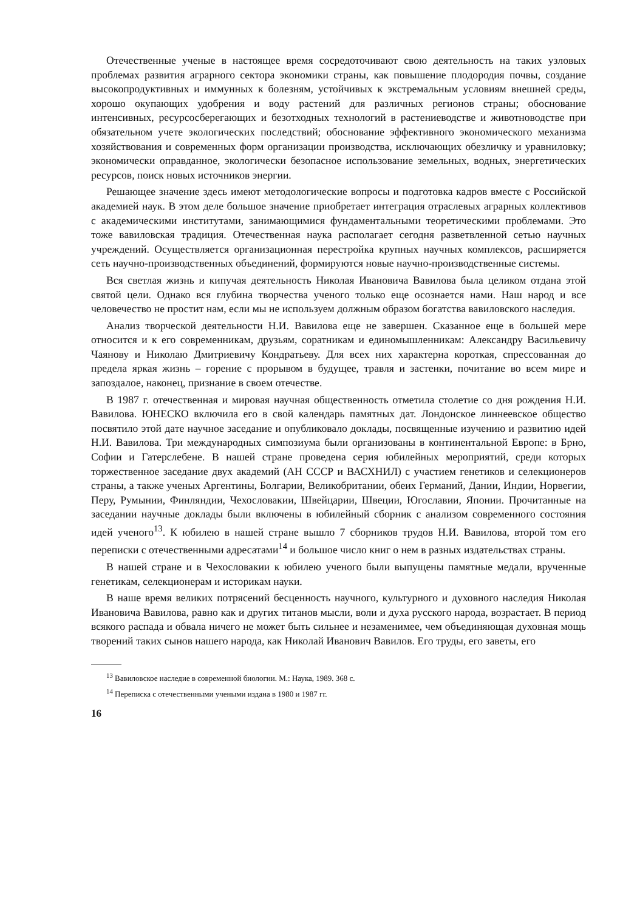Отечественные ученые в настоящее время сосредоточивают свою деятельность на таких узловых проблемах развития аграрного сектора экономики страны, как повышение плодородия почвы, создание высокопродуктивных и иммунных к болезням, устойчивых к экстремальным условиям внешней среды, хорошо окупающих удобрения и воду растений для различных регионов страны; обоснование интенсивных, ресурсосберегающих и безотходных технологий в растениеводстве и животноводстве при обязательном учете экологических последствий; обоснование эффективного экономического механизма хозяйствования и современных форм организации производства, исключающих обезличку и уравниловку; экономически оправданное, экологически безопасное использование земельных, водных, энергетических ресурсов, поиск новых источников энергии.
Решающее значение здесь имеют методологические вопросы и подготовка кадров вместе с Российской академией наук. В этом деле большое значение приобретает интеграция отраслевых аграрных коллективов с академическими институтами, занимающимися фундаментальными теоретическими проблемами. Это тоже вавиловская традиция. Отечественная наука располагает сегодня разветвленной сетью научных учреждений. Осуществляется организационная перестройка крупных научных комплексов, расширяется сеть научно-производственных объединений, формируются новые научно-производственные системы.
Вся светлая жизнь и кипучая деятельность Николая Ивановича Вавилова была целиком отдана этой святой цели. Однако вся глубина творчества ученого только еще осознается нами. Наш народ и все человечество не простит нам, если мы не используем должным образом богатства вавиловского наследия.
Анализ творческой деятельности Н.И. Вавилова еще не завершен. Сказанное еще в большей мере относится и к его современникам, друзьям, соратникам и единомышленникам: Александру Васильевичу Чаянову и Николаю Дмитриевичу Кондратьеву. Для всех них характерна короткая, спрессованная до предела яркая жизнь – горение с прорывом в будущее, травля и застенки, почитание во всем мире и запоздалое, наконец, признание в своем отечестве.
В 1987 г. отечественная и мировая научная общественность отметила столетие со дня рождения Н.И. Вавилова. ЮНЕСКО включила его в свой календарь памятных дат. Лондонское линнеевское общество посвятило этой дате научное заседание и опубликовало доклады, посвященные изучению и развитию идей Н.И. Вавилова. Три международных симпозиума были организованы в континентальной Европе: в Брно, Софии и Гатерслебене. В нашей стране проведена серия юбилейных мероприятий, среди которых торжественное заседание двух академий (АН СССР и ВАСХНИЛ) с участием генетиков и селекционеров страны, а также ученых Аргентины, Болгарии, Великобритании, обеих Германий, Дании, Индии, Норвегии, Перу, Румынии, Финляндии, Чехословакии, Швейцарии, Швеции, Югославии, Японии. Прочитанные на заседании научные доклады были включены в юбилейный сборник с анализом современного состояния идей ученого<sup>13</sup>. К юбилею в нашей стране вышло 7 сборников трудов Н.И. Вавилова, второй том его переписки с отечественными адресатами<sup>14</sup> и большое число книг о нем в разных издательствах страны.
В нашей стране и в Чехословакии к юбилею ученого были выпущены памятные медали, врученные генетикам, селекционерам и историкам науки.
В наше время великих потрясений бесценность научного, культурного и духовного наследия Николая Ивановича Вавилова, равно как и других титанов мысли, воли и духа русского народа, возрастает. В период всякого распада и обвала ничего не может быть сильнее и незаменимее, чем объединяющая духовная мощь творений таких сынов нашего народа, как Николай Иванович Вавилов. Его труды, его заветы, его
<sup>13</sup> Вавиловское наследие в современной биологии. М.: Наука, 1989. 368 с.
<sup>14</sup> Переписка с отечественными учеными издана в 1980 и 1987 гг.
16